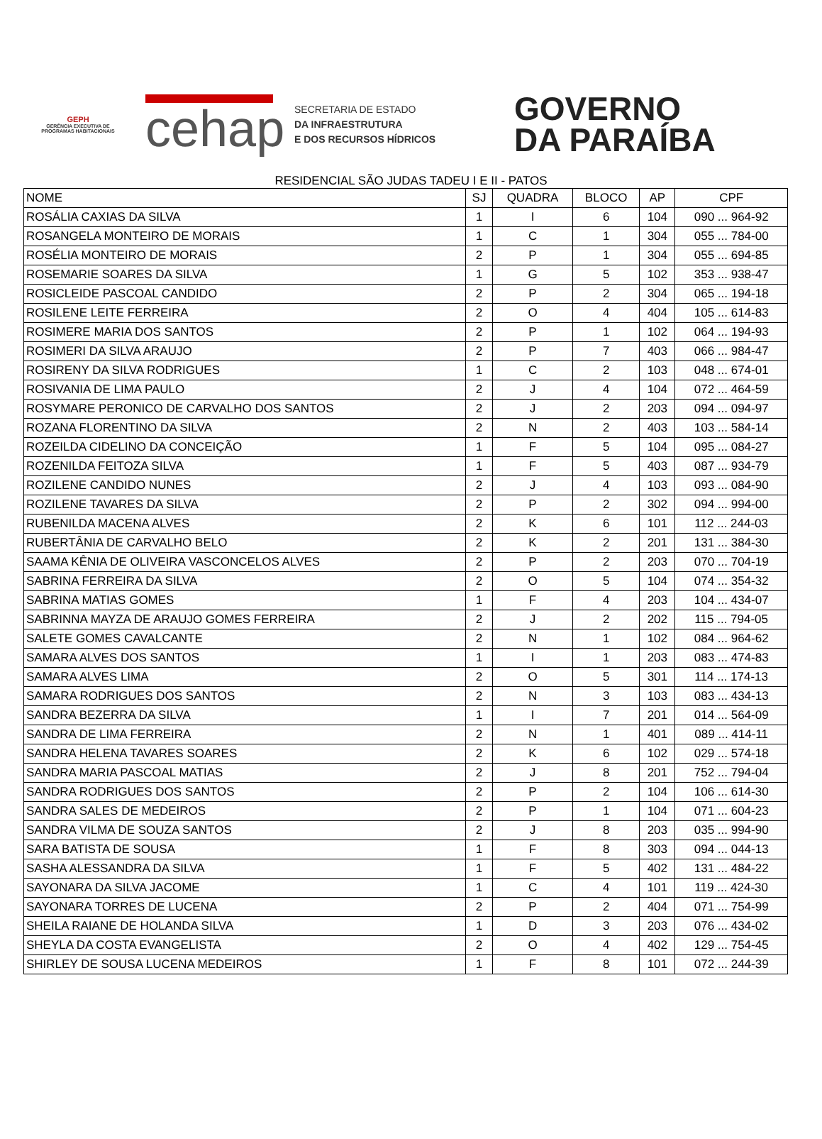GEPH
GERÊNCIA EXECUTIVA DE PROGRAMAS HABITACIONAIS
cehap
SECRETARIA DE ESTADO
DA INFRAESTRUTURA
E DOS RECURSOS HÍDRICOS
GOVERNO
DA PARAÍBA
RESIDENCIAL SÃO JUDAS TADEU I E II - PATOS
| NOME | SJ | QUADRA | BLOCO | AP | CPF |
| --- | --- | --- | --- | --- | --- |
| ROSÁLIA CAXIAS DA SILVA | 1 | I | 6 | 104 | 090 ... 964-92 |
| ROSANGELA MONTEIRO DE MORAIS | 1 | C | 1 | 304 | 055 ... 784-00 |
| ROSÉLIA MONTEIRO DE MORAIS | 2 | P | 1 | 304 | 055 ... 694-85 |
| ROSEMARIE SOARES DA SILVA | 1 | G | 5 | 102 | 353 ... 938-47 |
| ROSICLEIDE PASCOAL CANDIDO | 2 | P | 2 | 304 | 065 ... 194-18 |
| ROSILENE LEITE FERREIRA | 2 | O | 4 | 404 | 105 ... 614-83 |
| ROSIMERE MARIA DOS SANTOS | 2 | P | 1 | 102 | 064 ... 194-93 |
| ROSIMERI DA SILVA ARAUJO | 2 | P | 7 | 403 | 066 ... 984-47 |
| ROSIRENY DA SILVA RODRIGUES | 1 | C | 2 | 103 | 048 ... 674-01 |
| ROSIVANIA DE LIMA PAULO | 2 | J | 4 | 104 | 072 ... 464-59 |
| ROSYMARE PERONICO DE CARVALHO DOS SANTOS | 2 | J | 2 | 203 | 094 ... 094-97 |
| ROZANA FLORENTINO DA SILVA | 2 | N | 2 | 403 | 103 ... 584-14 |
| ROZEILDA CIDELINO DA CONCEIÇÃO | 1 | F | 5 | 104 | 095 ... 084-27 |
| ROZENILDA FEITOZA SILVA | 1 | F | 5 | 403 | 087 ... 934-79 |
| ROZILENE CANDIDO NUNES | 2 | J | 4 | 103 | 093 ... 084-90 |
| ROZILENE TAVARES DA SILVA | 2 | P | 2 | 302 | 094 ... 994-00 |
| RUBENILDA MACENA ALVES | 2 | K | 6 | 101 | 112 ... 244-03 |
| RUBERTÂNIA DE CARVALHO BELO | 2 | K | 2 | 201 | 131 ... 384-30 |
| SAAMA KÊNIA DE OLIVEIRA VASCONCELOS ALVES | 2 | P | 2 | 203 | 070 ... 704-19 |
| SABRINA FERREIRA DA SILVA | 2 | O | 5 | 104 | 074 ... 354-32 |
| SABRINA MATIAS GOMES | 1 | F | 4 | 203 | 104 ... 434-07 |
| SABRINNA MAYZA DE ARAUJO GOMES FERREIRA | 2 | J | 2 | 202 | 115 ... 794-05 |
| SALETE GOMES CAVALCANTE | 2 | N | 1 | 102 | 084 ... 964-62 |
| SAMARA ALVES DOS SANTOS | 1 | I | 1 | 203 | 083 ... 474-83 |
| SAMARA ALVES LIMA | 2 | O | 5 | 301 | 114 ... 174-13 |
| SAMARA RODRIGUES DOS SANTOS | 2 | N | 3 | 103 | 083 ... 434-13 |
| SANDRA BEZERRA DA SILVA | 1 | I | 7 | 201 | 014 ... 564-09 |
| SANDRA DE LIMA FERREIRA | 2 | N | 1 | 401 | 089 ... 414-11 |
| SANDRA HELENA TAVARES SOARES | 2 | K | 6 | 102 | 029 ... 574-18 |
| SANDRA MARIA PASCOAL MATIAS | 2 | J | 8 | 201 | 752 ... 794-04 |
| SANDRA RODRIGUES DOS SANTOS | 2 | P | 2 | 104 | 106 ... 614-30 |
| SANDRA SALES DE MEDEIROS | 2 | P | 1 | 104 | 071 ... 604-23 |
| SANDRA VILMA DE SOUZA SANTOS | 2 | J | 8 | 203 | 035 ... 994-90 |
| SARA BATISTA DE SOUSA | 1 | F | 8 | 303 | 094 ... 044-13 |
| SASHA ALESSANDRA DA SILVA | 1 | F | 5 | 402 | 131 ... 484-22 |
| SAYONARA DA SILVA JACOME | 1 | C | 4 | 101 | 119 ... 424-30 |
| SAYONARA TORRES DE LUCENA | 2 | P | 2 | 404 | 071 ... 754-99 |
| SHEILA RAIANE DE HOLANDA SILVA | 1 | D | 3 | 203 | 076 ... 434-02 |
| SHEYLA DA COSTA EVANGELISTA | 2 | O | 4 | 402 | 129 ... 754-45 |
| SHIRLEY DE SOUSA LUCENA MEDEIROS | 1 | F | 8 | 101 | 072 ... 244-39 |